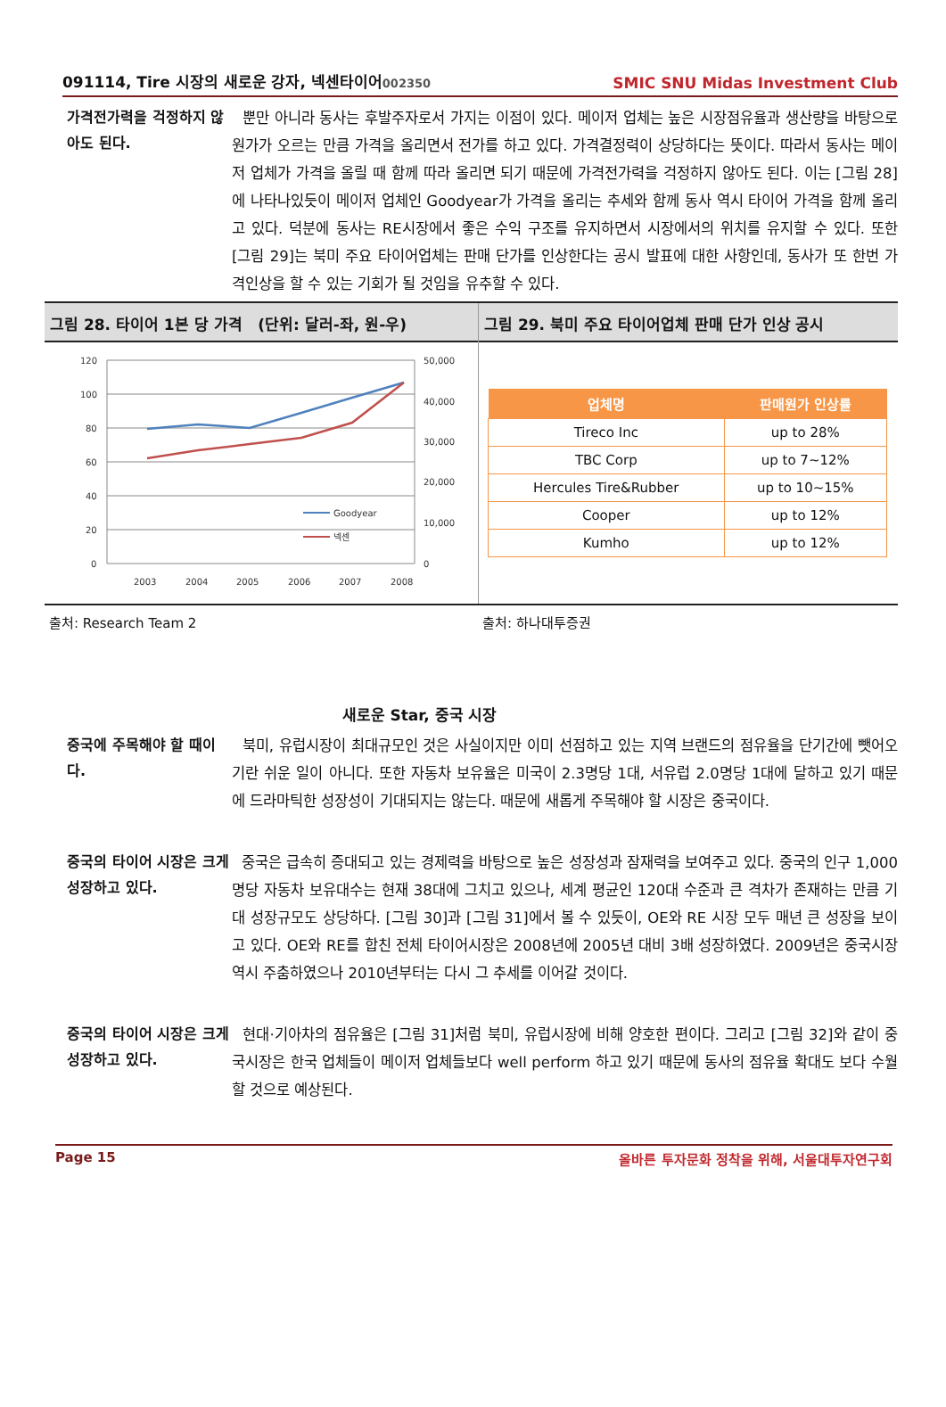091114, Tire 시장의 새로운 강자, 넥센타이어002350
SMIC SNU Midas Investment Club
가격전가력을 걱정하지 않아도 된다.
뿐만 아니라 동사는 후발주자로서 가지는 이점이 있다. 메이저 업체는 높은 시장점유율과 생산량을 바탕으로 원가가 오르는 만큼 가격을 올리면서 전가를 하고 있다. 가격결정력이 상당하다는 뜻이다. 따라서 동사는 메이저 업체가 가격을 올릴 때 함께 따라 올리면 되기 때문에 가격전가력을 걱정하지 않아도 된다. 이는 [그림 28]에 나타나있듯이 메이저 업체인 Goodyear가 가격을 올리는 추세와 함께 동사 역시 타이어 가격을 함께 올리고 있다. 덕분에 동사는 RE시장에서 좋은 수익 구조를 유지하면서 시장에서의 위치를 유지할 수 있다. 또한 [그림 29]는 북미 주요 타이어업체는 판매 단가를 인상한다는 공시 발표에 대한 사항인데, 동사가 또 한번 가격인상을 할 수 있는 기회가 될 것임을 유추할 수 있다.
그림 28. 타이어 1본 당 가격 (단위: 달러-좌, 원-우)
120
100
80
60
40
20
0
50,000
40,000
30,000
20,000
10,000
0
2003
2004
2005
2006
2007
2008
Goodyear
넥센
그림 29. 북미 주요 타이어업체 판매 단가 인상 공시
| 업체명 | 판매원가 인상률 |
| --- | --- |
| Tireco Inc | up to 28% |
| TBC Corp | up to 7~12% |
| Hercules Tire&Rubber | up to 10~15% |
| Cooper | up to 12% |
| Kumho | up to 12% |
출처: Research Team 2 출처: 하나대투증권
새로운 Star, 중국 시장
중국에 주목해야 할 때이다.
북미, 유럽시장이 최대규모인 것은 사실이지만 이미 선점하고 있는 지역 브랜드의 점유율을 단기간에 뺏어오기란 쉬운 일이 아니다. 또한 자동차 보유율은 미국이 2.3명당 1대, 서유럽 2.0명당 1대에 달하고 있기 때문에 드라마틱한 성장성이 기대되지는 않는다. 때문에 새롭게 주목해야 할 시장은 중국이다.
중국의 타이어 시장은 크게 성장하고 있다.
중국은 급속히 증대되고 있는 경제력을 바탕으로 높은 성장성과 잠재력을 보여주고 있다. 중국의 인구 1,000명당 자동차 보유대수는 현재 38대에 그치고 있으나, 세계 평균인 120대 수준과 큰 격차가 존재하는 만큼 기대 성장규모도 상당하다. [그림 30]과 [그림 31]에서 볼 수 있듯이, OE와 RE 시장 모두 매년 큰 성장을 보이고 있다. OE와 RE를 합친 전체 타이어시장은 2008년에 2005년 대비 3배 성장하였다. 2009년은 중국시장 역시 주춤하였으나 2010년부터는 다시 그 추세를 이어갈 것이다.
중국의 타이어 시장은 크게 성장하고 있다.
현대·기아차의 점유율은 [그림 31]처럼 북미, 유럽시장에 비해 양호한 편이다. 그리고 [그림 32]와 같이 중국시장은 한국 업체들이 메이저 업체들보다 well perform 하고 있기 때문에 동사의 점유율 확대도 보다 수월할 것으로 예상된다.
Page 15 올바른 투자문화 정착을 위해, 서울대투자연구회